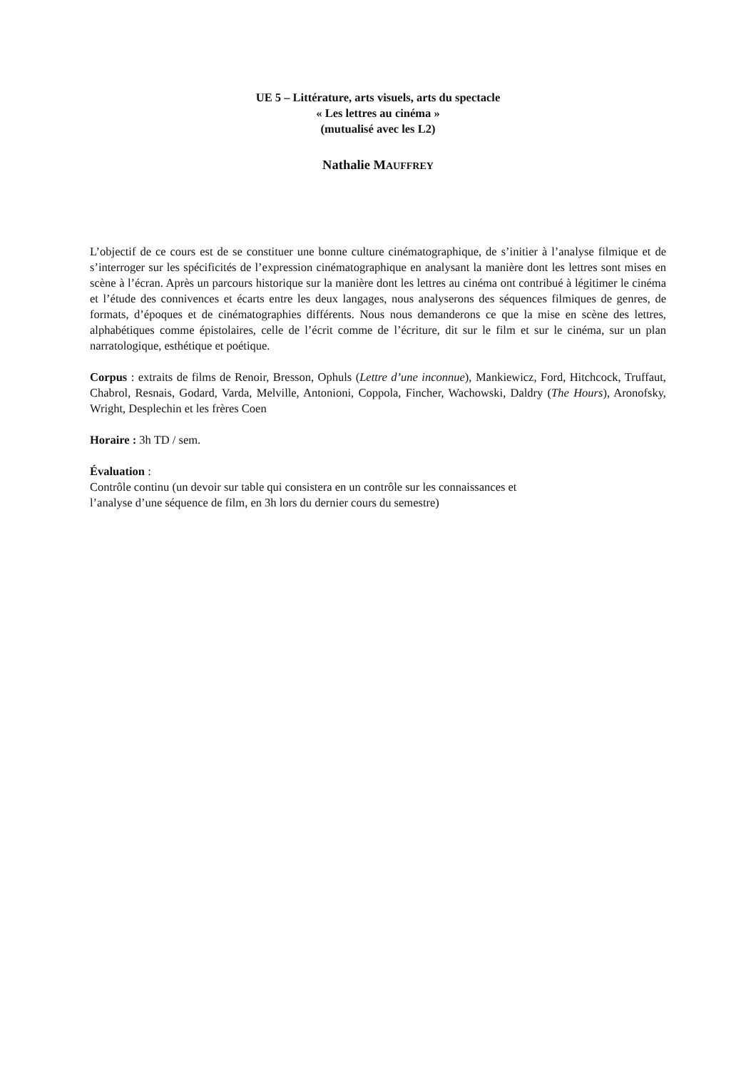UE 5 – Littérature, arts visuels, arts du spectacle
« Les lettres au cinéma »
(mutualisé avec les L2)
Nathalie MAUFFREY
L’objectif de ce cours est de se constituer une bonne culture cinématographique, de s’initier à l’analyse filmique et de s’interroger sur les spécificités de l’expression cinématographique en analysant la manière dont les lettres sont mises en scène à l’écran. Après un parcours historique sur la manière dont les lettres au cinéma ont contribué à légitimer le cinéma et l’étude des connivences et écarts entre les deux langages, nous analyserons des séquences filmiques de genres, de formats, d’époques et de cinématographies différents. Nous nous demanderons ce que la mise en scène des lettres, alphabétiques comme épistolaires, celle de l’écrit comme de l’écriture, dit sur le film et sur le cinéma, sur un plan narratologique, esthétique et poétique.
Corpus : extraits de films de Renoir, Bresson, Ophuls (Lettre d’une inconnue), Mankiewicz, Ford, Hitchcock, Truffaut, Chabrol, Resnais, Godard, Varda, Melville, Antonioni, Coppola, Fincher, Wachowski, Daldry (The Hours), Aronofsky, Wright, Desplechin et les frères Coen
Horaire : 3h TD / sem.
Évaluation :
Contrôle continu (un devoir sur table qui consistera en un contrôle sur les connaissances et
l’analyse d’une séquence de film, en 3h lors du dernier cours du semestre)